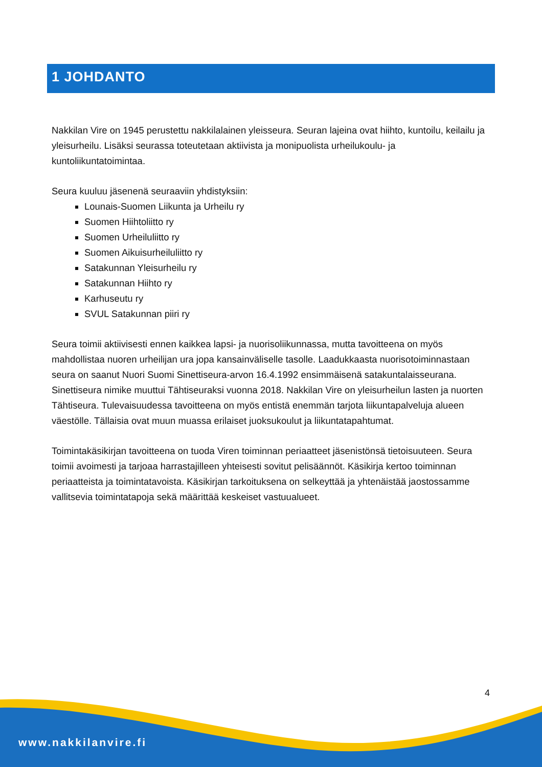1 JOHDANTO
Nakkilan Vire on 1945 perustettu nakkilalainen yleisseura. Seuran lajeina ovat hiihto, kuntoilu, keilailu ja yleisurheilu. Lisäksi seurassa toteutetaan aktiivista ja monipuolista urheilukoulu- ja kuntoliikuntatoimintaa.
Seura kuuluu jäsenenä seuraaviin yhdistyksiin:
Lounais-Suomen Liikunta ja Urheilu ry
Suomen Hiihtoliitto ry
Suomen Urheiluliitto ry
Suomen Aikuisurheiluliitto ry
Satakunnan Yleisurheilu ry
Satakunnan Hiihto ry
Karhuseutu ry
SVUL Satakunnan piiri ry
Seura toimii aktiivisesti ennen kaikkea lapsi- ja nuorisoliikunnassa, mutta tavoitteena on myös mahdollistaa nuoren urheilijan ura jopa kansainväliselle tasolle. Laadukkaasta nuorisotoiminnastaan seura on saanut Nuori Suomi Sinettiseura-arvon 16.4.1992 ensimmäisenä satakuntalaisseurana. Sinettiseura nimike muuttui Tähtiseuraksi vuonna 2018. Nakkilan Vire on yleisurheilun lasten ja nuorten Tähtiseura. Tulevaisuudessa tavoitteena on myös entistä enemmän tarjota liikuntapalveluja alueen väestölle. Tällaisia ovat muun muassa erilaiset juoksukoulut ja liikuntatapahtumat.
Toimintakäsikirjan tavoitteena on tuoda Viren toiminnan periaatteet jäsenistönsä tietoisuuteen. Seura toimii avoimesti ja tarjoaa harrastajilleen yhteisesti sovitut pelisäännöt. Käsikirja kertoo toiminnan periaatteista ja toimintatavoista. Käsikirjan tarkoituksena on selkeyttää ja yhtenäistää jaostossamme vallitsevia toimintatapoja sekä määrittää keskeiset vastuualueet.
4
www.nakkilanvire.fi